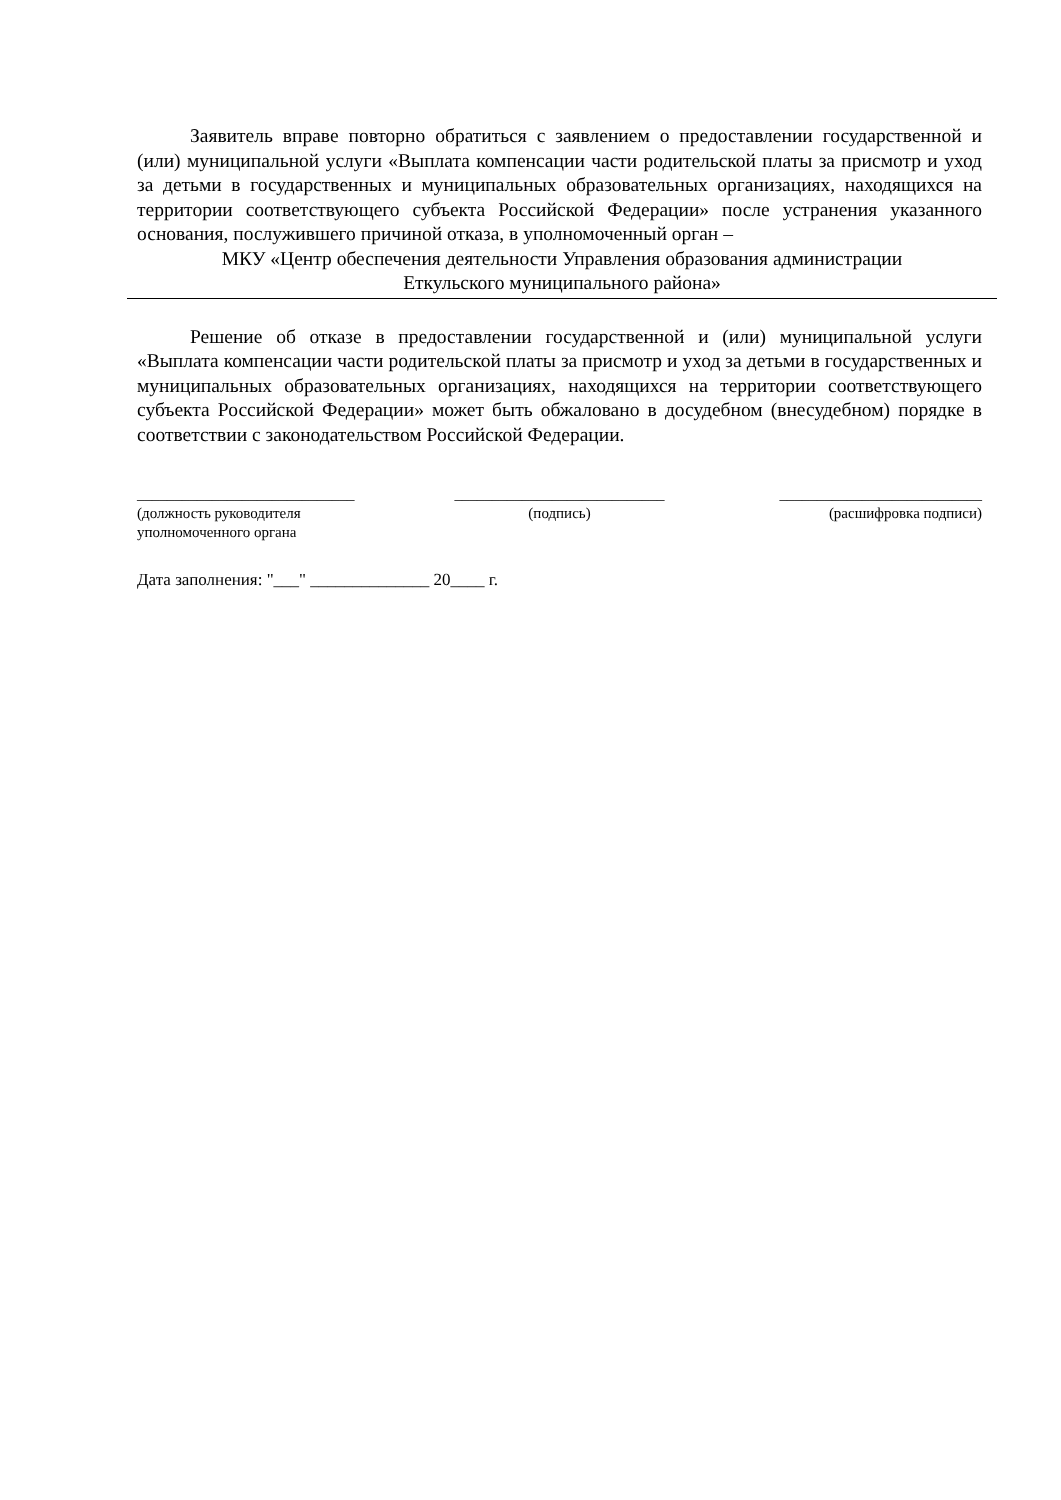Заявитель вправе повторно обратиться с заявлением о предоставлении государственной и (или) муниципальной услуги «Выплата компенсации части родительской платы за присмотр и уход за детьми в государственных и муниципальных образовательных организациях, находящихся на территории соответствующего субъекта Российской Федерации» после устранения указанного основания, послужившего причиной отказа, в уполномоченный орган –
МКУ «Центр обеспечения деятельности Управления образования администрации
Еткульского муниципального района»
Решение об отказе в предоставлении государственной и (или) муниципальной услуги «Выплата компенсации части родительской платы за присмотр и уход за детьми в государственных и муниципальных образовательных организациях, находящихся на территории соответствующего субъекта Российской Федерации» может быть обжаловано в досудебном (внесудебном) порядке в соответствии с законодательством Российской Федерации.
_____________________________
(должность руководителя
уполномоченного органа
____________________________
(подпись)
___________________________
(расшифровка подписи)
Дата заполнения: "___" ______________ 20____ г.